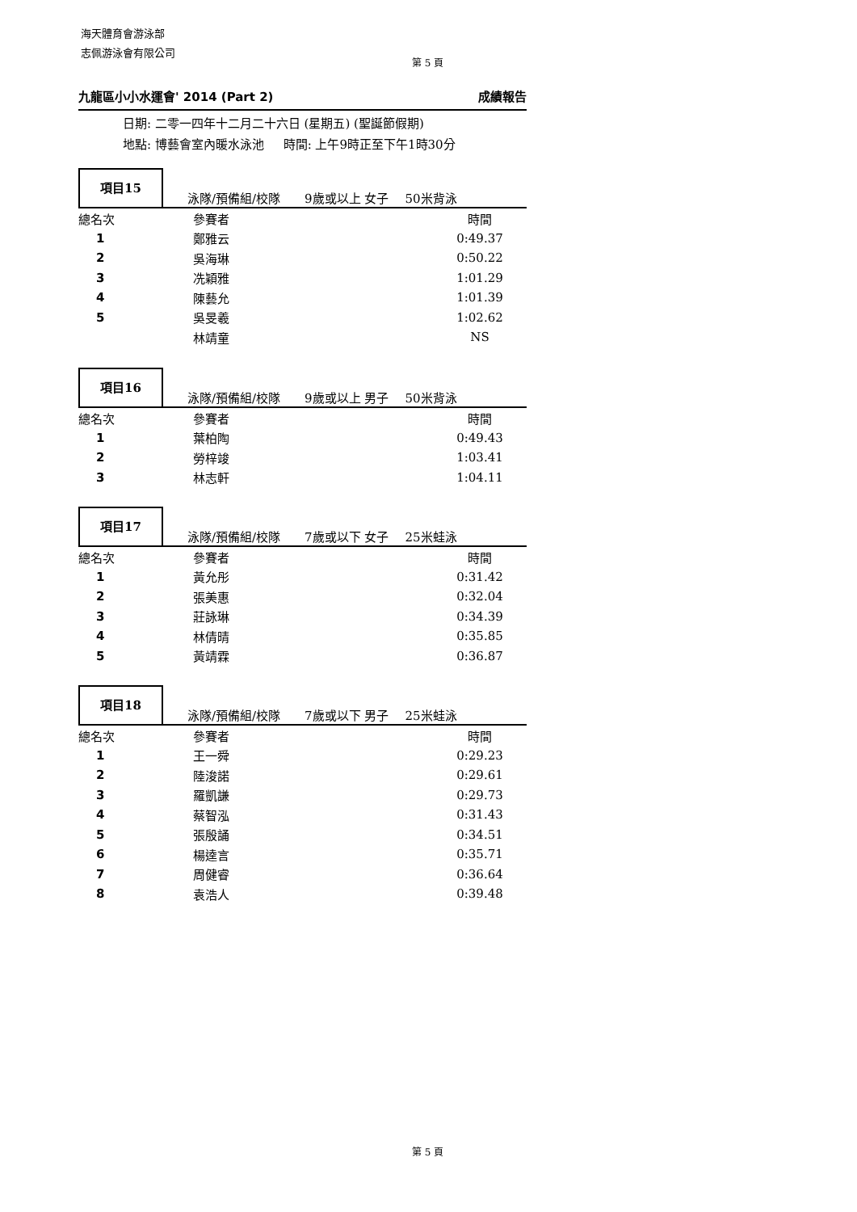海天體育會游泳部
志佩游泳會有限公司
第 5 頁
九龍區小小水運會' 2014 (Part 2) 成績報告
日期: 二零一四年十二月二十六日 (星期五) (聖誕節假期)
地點: 博藝會室內暖水泳池 時間: 上午9時正至下午1時30分
項目15
泳隊/預備組/校隊 9歲或以上 女子 50米背泳
| 總名次 | 參賽者 | 時間 |
| 1 | 鄭雅云 | 0:49.37 |
| 2 | 吳海琳 | 0:50.22 |
| 3 | 冼穎雅 | 1:01.29 |
| 4 | 陳藝允 | 1:01.39 |
| 5 | 吳旻羲 | 1:02.62 |
| | 林靖童 | NS |
項目16
泳隊/預備組/校隊 9歲或以上 男子 50米背泳
| 總名次 | 參賽者 | 時間 |
| 1 | 葉柏陶 | 0:49.43 |
| 2 | 勞梓竣 | 1:03.41 |
| 3 | 林志軒 | 1:04.11 |
項目17
泳隊/預備組/校隊 7歲或以下 女子 25米蛙泳
| 總名次 | 參賽者 | 時間 |
| 1 | 黃允彤 | 0:31.42 |
| 2 | 張美惠 | 0:32.04 |
| 3 | 莊詠琳 | 0:34.39 |
| 4 | 林倩晴 | 0:35.85 |
| 5 | 黃靖霖 | 0:36.87 |
項目18
泳隊/預備組/校隊 7歲或以下 男子 25米蛙泳
| 總名次 | 參賽者 | 時間 |
| 1 | 王一舜 | 0:29.23 |
| 2 | 陸浚諾 | 0:29.61 |
| 3 | 羅凱謙 | 0:29.73 |
| 4 | 蔡智泓 | 0:31.43 |
| 5 | 張殷誦 | 0:34.51 |
| 6 | 楊逵言 | 0:35.71 |
| 7 | 周健睿 | 0:36.64 |
| 8 | 袁浩人 | 0:39.48 |
第 5 頁